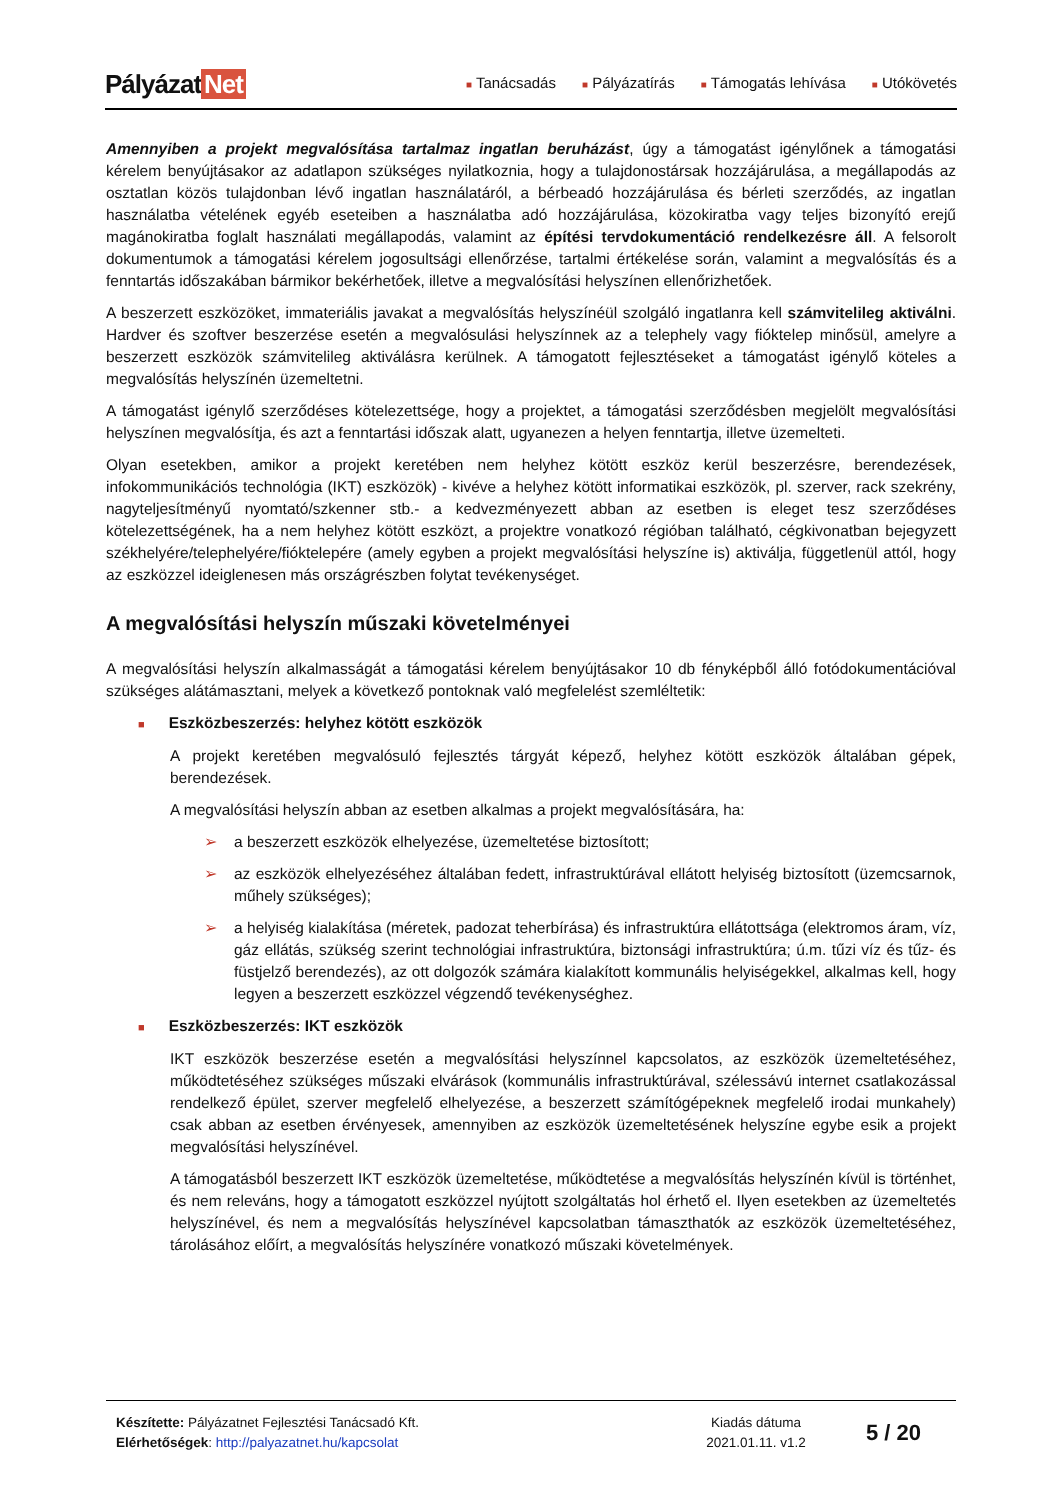Pályázat Net
■ Tanácsadás ■ Pályázatírás ■ Támogatás lehívása ■ Utókövetés
Amennyiben a projekt megvalósítása tartalmaz ingatlan beruházást, úgy a támogatást igénylőnek a támogatási kérelem benyújtásakor az adatlapon szükséges nyilatkoznia, hogy a tulajdonostársak hozzájárulása, a megállapodás az osztatlan közös tulajdonban lévő ingatlan használatáról, a bérbeadó hozzájárulása és bérleti szerződés, az ingatlan használatba vételének egyéb eseteiben a használatba adó hozzájárulása, közokiratba vagy teljes bizonyító erejű magánokiratba foglalt használati megállapodás, valamint az építési tervdokumentáció rendelkezésre áll. A felsorolt dokumentumok a támogatási kérelem jogosultsági ellenőrzése, tartalmi értékelése során, valamint a megvalósítás és a fenntartás időszakában bármikor bekérhetőek, illetve a megvalósítási helyszínen ellenőrizhetőek.
A beszerzett eszközöket, immateriális javakat a megvalósítás helyszínéül szolgáló ingatlanra kell számvitelileg aktiválni. Hardver és szoftver beszerzése esetén a megvalósulási helyszínnek az a telephely vagy fióktelep minősül, amelyre a beszerzett eszközök számvitelileg aktiválásra kerülnek. A támogatott fejlesztéseket a támogatást igénylő köteles a megvalósítás helyszínén üzemeltetni.
A támogatást igénylő szerződéses kötelezettsége, hogy a projektet, a támogatási szerződésben megjelölt megvalósítási helyszínen megvalósítja, és azt a fenntartási időszak alatt, ugyanezen a helyen fenntartja, illetve üzemelteti.
Olyan esetekben, amikor a projekt keretében nem helyhez kötött eszköz kerül beszerzésre, berendezések, infokommunikációs technológia (IKT) eszközök) - kivéve a helyhez kötött informatikai eszközök, pl. szerver, rack szekrény, nagyteljesítményű nyomtató/szkenner stb.- a kedvezményezett abban az esetben is eleget tesz szerződéses kötelezettségének, ha a nem helyhez kötött eszközt, a projektre vonatkozó régióban található, cégkivonatban bejegyzett székhelyére/telephelyére/fióktelepére (amely egyben a projekt megvalósítási helyszíne is) aktiválja, függetlenül attól, hogy az eszközzel ideiglenesen más országrészben folytat tevékenységet.
A megvalósítási helyszín műszaki követelményei
A megvalósítási helyszín alkalmasságát a támogatási kérelem benyújtásakor 10 db fényképből álló fotódokumentációval szükséges alátámasztani, melyek a következő pontoknak való megfelelést szemléltetik:
■ Eszközbeszerzés: helyhez kötött eszközök
A projekt keretében megvalósuló fejlesztés tárgyát képező, helyhez kötött eszközök általában gépek, berendezések.
A megvalósítási helyszín abban az esetben alkalmas a projekt megvalósítására, ha:
➢
a beszerzett eszközök elhelyezése, üzemeltetése biztosított;
➢
az eszközök elhelyezéséhez általában fedett, infrastruktúrával ellátott helyiség biztosított (üzemcsarnok, műhely szükséges);
➢
a helyiség kialakítása (méretek, padozat teherbírása) és infrastruktúra ellátottsága (elektromos áram, víz, gáz ellátás, szükség szerint technológiai infrastruktúra, biztonsági infrastruktúra; ú.m. tűzi víz és tűz- és füstjelző berendezés), az ott dolgozók számára kialakított kommunális helyiségekkel, alkalmas kell, hogy legyen a beszerzett eszközzel végzendő tevékenységhez.
■ Eszközbeszerzés: IKT eszközök
IKT eszközök beszerzése esetén a megvalósítási helyszínnel kapcsolatos, az eszközök üzemeltetéséhez, működtetéséhez szükséges műszaki elvárások (kommunális infrastruktúrával, szélessávú internet csatlakozással rendelkező épület, szerver megfelelő elhelyezése, a beszerzett számítógépeknek megfelelő irodai munkahely) csak abban az esetben érvényesek, amennyiben az eszközök üzemeltetésének helyszíne egybe esik a projekt megvalósítási helyszínével.
A támogatásból beszerzett IKT eszközök üzemeltetése, működtetése a megvalósítás helyszínén kívül is történhet, és nem releváns, hogy a támogatott eszközzel nyújtott szolgáltatás hol érhető el. Ilyen esetekben az üzemeltetés helyszínével, és nem a megvalósítás helyszínével kapcsolatban támaszthatók az eszközök üzemeltetéséhez, tárolásához előírt, a megvalósítás helyszínére vonatkozó műszaki követelmények.
Készítette: Pályázatnet Fejlesztési Tanácsadó Kft.
Elérhetőségek: http://palyazatnet.hu/kapcsolat
Kiadás dátuma
2021.01.11. v1.2
5 / 20